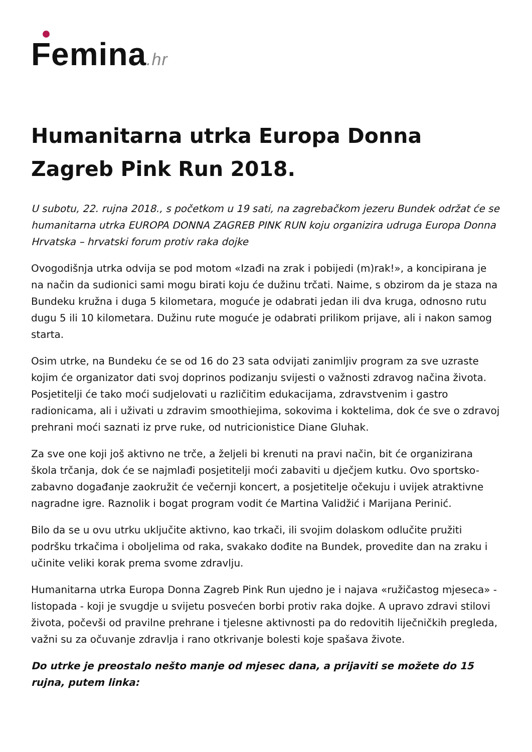Femina.hr
Humanitarna utrka Europa Donna Zagreb Pink Run 2018.
U subotu, 22. rujna 2018., s početkom u 19 sati, na zagrebačkom jezeru Bundek održat će se humanitarna utrka EUROPA DONNA ZAGREB PINK RUN koju organizira udruga Europa Donna Hrvatska – hrvatski forum protiv raka dojke
Ovogodišnja utrka odvija se pod motom «Izađi na zrak i pobijedi (m)rak!», a koncipirana je na način da sudionici sami mogu birati koju će dužinu trčati. Naime, s obzirom da je staza na Bundeku kružna i duga 5 kilometara, moguće je odabrati jedan ili dva kruga, odnosno rutu dugu 5 ili 10 kilometara. Dužinu rute moguće je odabrati prilikom prijave, ali i nakon samog starta.
Osim utrke, na Bundeku će se od 16 do 23 sata odvijati zanimljiv program za sve uzraste kojim će organizator dati svoj doprinos podizanju svijesti o važnosti zdravog načina života. Posjetitelji će tako moći sudjelovati u različitim edukacijama, zdravstvenim i gastro radionicama, ali i uživati u zdravim smoothiejima, sokovima i koktelima, dok će sve o zdravoj prehrani moći saznati iz prve ruke, od nutricionistice Diane Gluhak.
Za sve one koji još aktivno ne trče, a željeli bi krenuti na pravi način, bit će organizirana škola trčanja, dok će se najmlađi posjetitelji moći zabaviti u dječjem kutku. Ovo sportsko-zabavno događanje zaokružit će večernji koncert, a posjetitelje očekuju i uvijek atraktivne nagradne igre. Raznolik i bogat program vodit će Martina Validžić i Marijana Perinić.
Bilo da se u ovu utrku uključite aktivno, kao trkači, ili svojim dolaskom odlučite pružiti podršku trkačima i oboljelima od raka, svakako dođite na Bundek, provedite dan na zraku i učinite veliki korak prema svome zdravlju.
Humanitarna utrka Europa Donna Zagreb Pink Run ujedno je i najava «ružičastog mjeseca» - listopada - koji je svugdje u svijetu posvećen borbi protiv raka dojke. A upravo zdravi stilovi života, počevši od pravilne prehrane i tjelesne aktivnosti pa do redovitih liječničkih pregleda, važni su za očuvanje zdravlja i rano otkrivanje bolesti koje spašava živote.
Do utrke je preostalo nešto manje od mjesec dana, a prijaviti se možete do 15 rujna, putem linka: